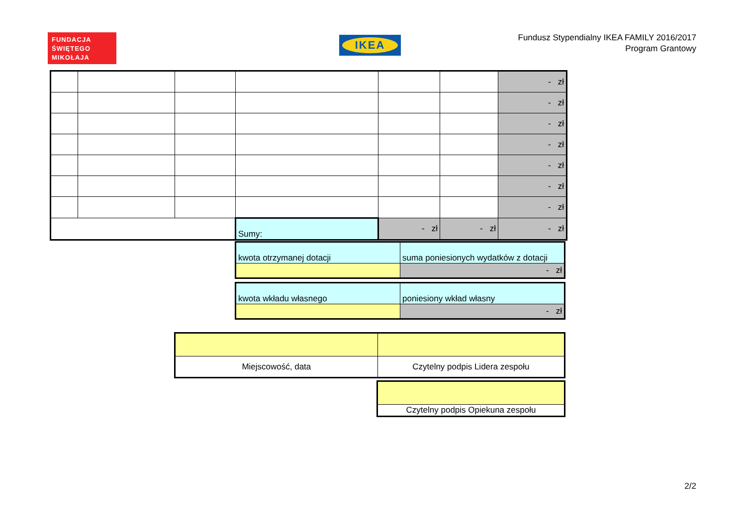FUNDACJA
ŚWIĘTEGO
MIKOŁAJA
IKEA
Fundusz Stypendialny IKEA FAMILY 2016/2017
Program Grantowy
| | | | | | | - zł |
| | | | | | | - zł |
| | | | | | | - zł |
| | | | | | | - zł |
| | | | | | | - zł |
| | | | | | | - zł |
| | | | | | | - zł |
| | | | Sumy: | - zł | - zł | - zł |
| kwota otrzymanej dotacji | suma poniesionych wydatków z dotacji |
| | - zł |
| kwota wkładu własnego | poniesiony wkład własny |
| | - zł |
| Miejscowość, data | Czytelny podpis Lidera zespołu |
| Czytelny podpis Opiekuna zespołu |
2/2